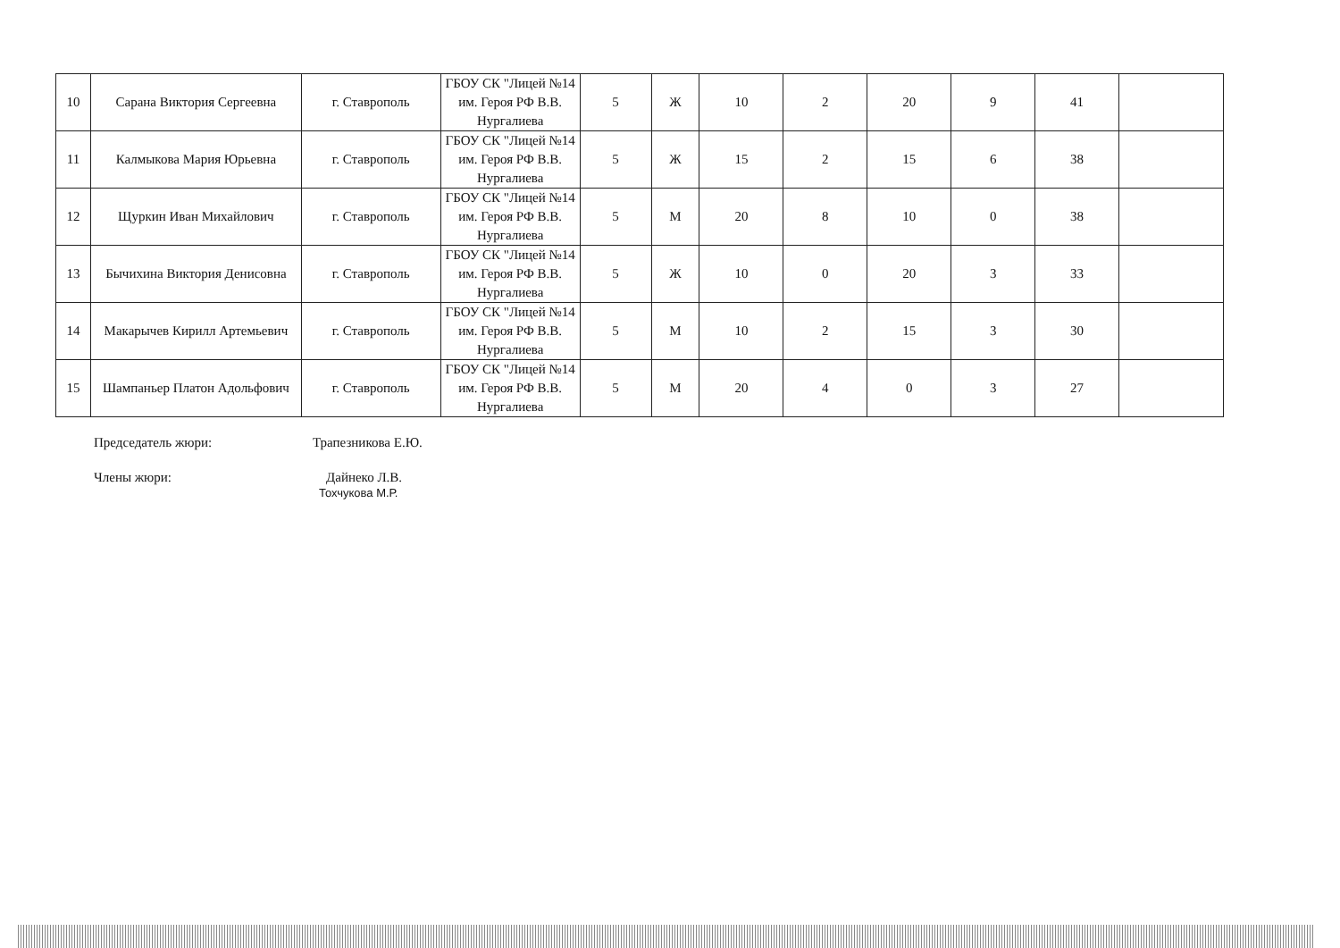| 10 | Сарана Виктория Сергеевна | г. Ставрополь | ГБОУ СК "Лицей №14 им. Героя РФ В.В. Нургалиева | 5 | Ж | 10 | 2 | 20 | 9 | 41 | |
| 11 | Калмыкова Мария Юрьевна | г. Ставрополь | ГБОУ СК "Лицей №14 им. Героя РФ В.В. Нургалиева | 5 | Ж | 15 | 2 | 15 | 6 | 38 | |
| 12 | Щуркин Иван Михайлович | г. Ставрополь | ГБОУ СК "Лицей №14 им. Героя РФ В.В. Нургалиева | 5 | М | 20 | 8 | 10 | 0 | 38 | |
| 13 | Бычихина Виктория Денисовна | г. Ставрополь | ГБОУ СК "Лицей №14 им. Героя РФ В.В. Нургалиева | 5 | Ж | 10 | 0 | 20 | 3 | 33 | |
| 14 | Макарычев Кирилл Артемьевич | г. Ставрополь | ГБОУ СК "Лицей №14 им. Героя РФ В.В. Нургалиева | 5 | М | 10 | 2 | 15 | 3 | 30 | |
| 15 | Шампаньер Платон Адольфович | г. Ставрополь | ГБОУ СК "Лицей №14 им. Героя РФ В.В. Нургалиева | 5 | М | 20 | 4 | 0 | 3 | 27 | |
Председатель жюри: Трапезникова Е.Ю.
Члены жюри: Дайнеко Л.В.
Тохчукова М.Р.